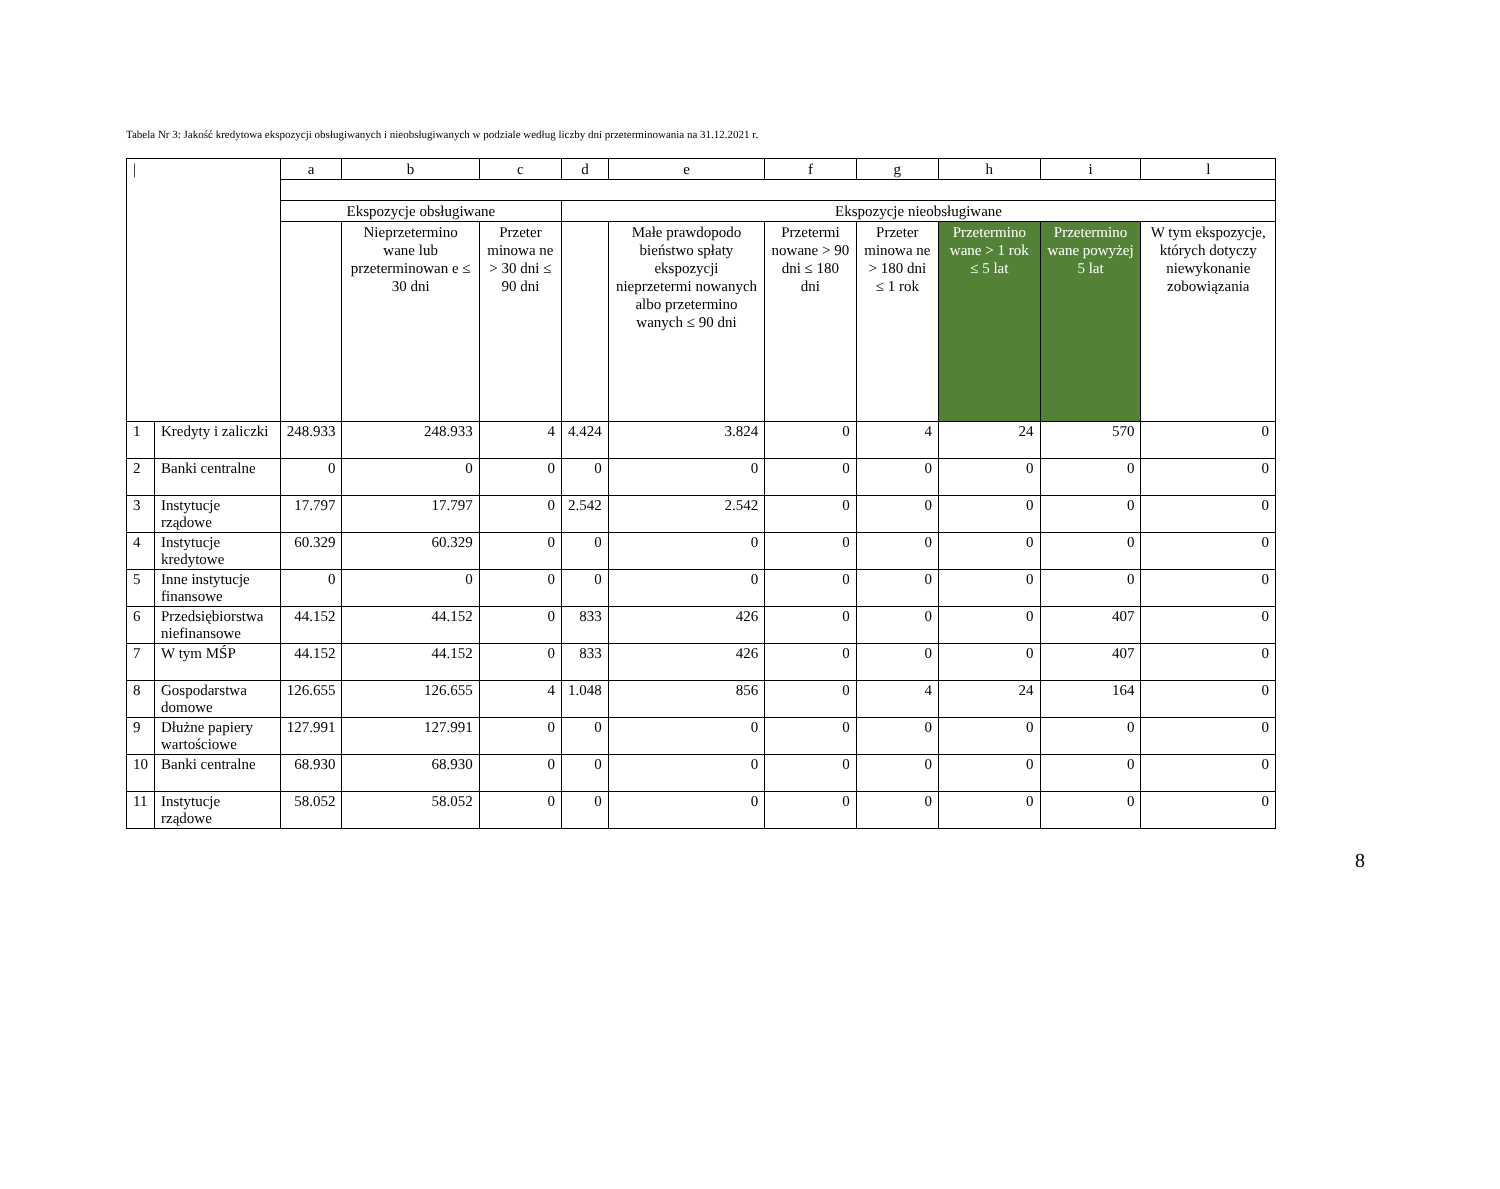Tabela Nr 3: Jakość kredytowa ekspozycji obsługiwanych i nieobsługiwanych w podziale według liczby dni przeterminowania na 31.12.2021 r.
| / | | a | b | c | d | e | f | g | h | i | l |
| --- | --- | --- | --- | --- | --- | --- | --- | --- | --- | --- | --- |
| | | Ekspozycje obsługiwane | | | Ekspozycje nieobsługiwane | | | | | | |
| | | | Nieprzetermino wane lub przeterminowan e ≤ 30 dni | Przeter minowa ne > 30 dni ≤ 90 dni | | Małe prawdopodo bieństwo spłaty ekspozycji nieprzetermi nowanych albo przetermino wanych ≤ 90 dni | Przetermi nowane > 90 dni ≤ 180 dni | Przeter minowa ne > 180 dni ≤ 1 rok | Przetermino wane > 1 rok ≤ 5 lat | Przetermino wane powyżej 5 lat | W tym ekspozycje, których dotyczy niewykonanie zobowiązania |
| 1 | Kredyty i zaliczki | 248.933 | 248.933 | 4 | 4.424 | 3.824 | 0 | 4 | 24 | 570 | 0 |
| 2 | Banki centralne | 0 | 0 | 0 | 0 | 0 | 0 | 0 | 0 | 0 | 0 |
| 3 | Instytucje rządowe | 17.797 | 17.797 | 0 | 2.542 | 2.542 | 0 | 0 | 0 | 0 | 0 |
| 4 | Instytucje kredytowe | 60.329 | 60.329 | 0 | 0 | 0 | 0 | 0 | 0 | 0 | 0 |
| 5 | Inne instytucje finansowe | 0 | 0 | 0 | 0 | 0 | 0 | 0 | 0 | 0 | 0 |
| 6 | Przedsiębiorstwa niefinansowe | 44.152 | 44.152 | 0 | 833 | 426 | 0 | 0 | 0 | 407 | 0 |
| 7 | W tym MŚP | 44.152 | 44.152 | 0 | 833 | 426 | 0 | 0 | 0 | 407 | 0 |
| 8 | Gospodarstwa domowe | 126.655 | 126.655 | 4 | 1.048 | 856 | 0 | 4 | 24 | 164 | 0 |
| 9 | Dłużne papiery wartościowe | 127.991 | 127.991 | 0 | 0 | 0 | 0 | 0 | 0 | 0 | 0 |
| 10 | Banki centralne | 68.930 | 68.930 | 0 | 0 | 0 | 0 | 0 | 0 | 0 | 0 |
| 11 | Instytucje rządowe | 58.052 | 58.052 | 0 | 0 | 0 | 0 | 0 | 0 | 0 | 0 |
8